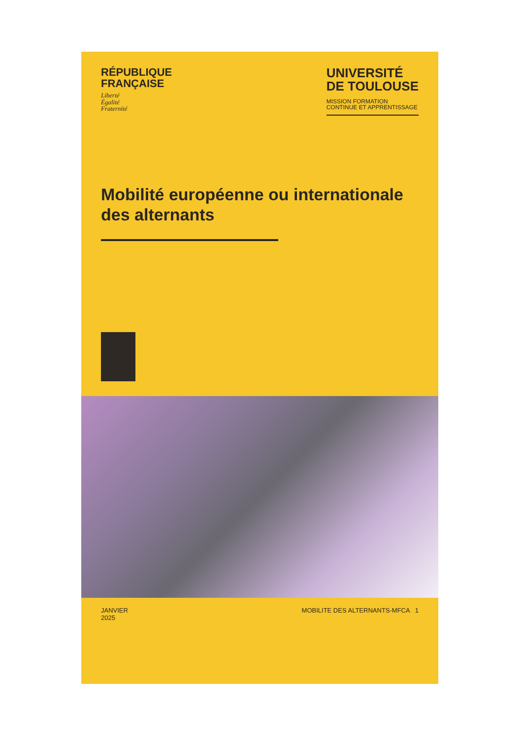RÉPUBLIQUE
FRANÇAISE
Liberté
Égalité
Fraternité
UNIVERSITÉ
DE TOULOUSE
MISSION FORMATION
CONTINUE ET APPRENTISSAGE
Mobilité européenne ou internationale des alternants
JANVIER
2025
MOBILITE DES ALTERNANTS-MFCA 1